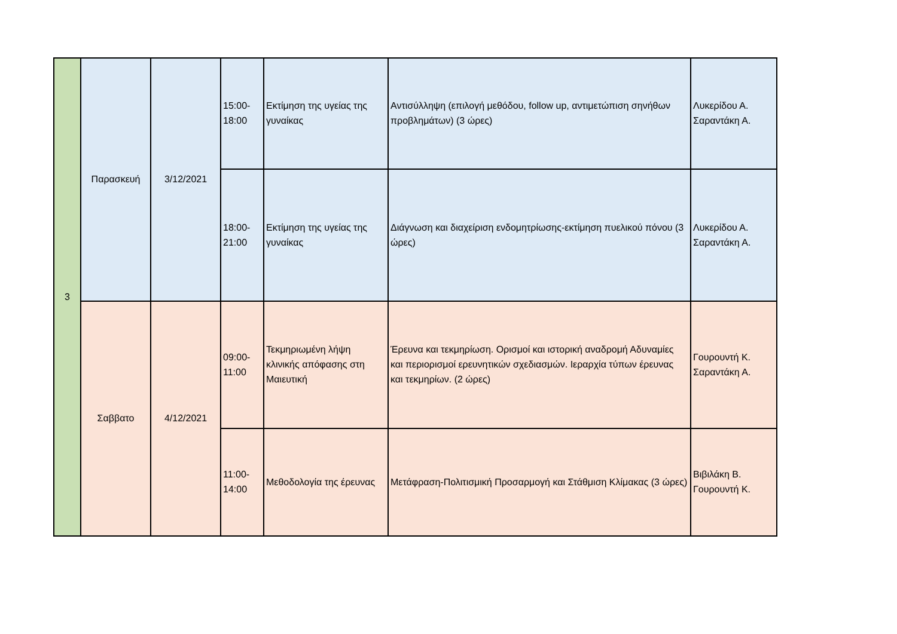| 3 | Παρασκευή | 3/12/2021 | 15:00- 18:00 | Εκτίμηση της υγείας της γυναίκας | Αντισύλληψη (επιλογή μεθόδου, follow up, αντιμετώπιση σηνήθων προβλημάτων) (3 ώρες) | Λυκερίδου Α. Σαραντάκη Α. |
| | | | 18:00- 21:00 | Εκτίμηση της υγείας της γυναίκας | Διάγνωση και διαχείριση ενδομητρίωσης-εκτίμηση πυελικού πόνου (3 ώρες) | Λυκερίδου Α. Σαραντάκη Α. |
| | Σαββατο | 4/12/2021 | 09:00- 11:00 | Τεκμηριωμένη λήψη κλινικής απόφασης στη Μαιευτική | Έρευνα και τεκμηρίωση. Ορισμοί και ιστορική αναδρομή Αδυναμίες και περιορισμοί ερευνητικών σχεδιασμών. Ιεραρχία τύπων έρευνας και τεκμηρίων. (2 ώρες) | Γουρουντή Κ. Σαραντάκη Α. |
| | | | 11:00- 14:00 | Μεθοδολογία της έρευνας | Μετάφραση-Πολιτισμική Προσαρμογή και Στάθμιση Κλίμακας (3 ώρες) | Βιβιλάκη Β. Γουρουντή Κ. |